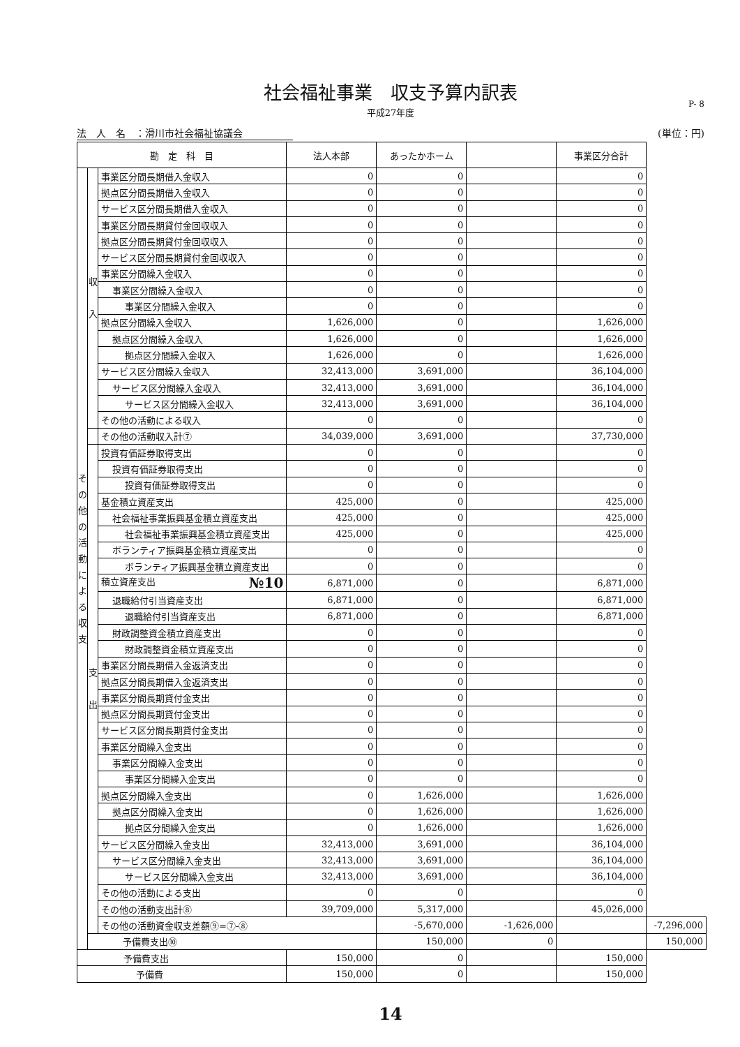社会福祉事業　収支予算内訳表
P- 8
平成27年度
法　人　名　：滑川市社会福祉協議会 (単位：円)
| 勘 定 科 目 | | | 法人本部 | あったかホーム | | 事業区分合計 | |
| --- | --- | --- | --- | --- | --- | --- | --- |
| そ の 他 の 活 動 に よ る 収 支 | 収 入 | 事業区分間長期借入金収入 | 0 | 0 | | 0 | |
| | | 拠点区分間長期借入金収入 | 0 | 0 | | 0 | |
| | | サービス区分間長期借入金収入 | 0 | 0 | | 0 | |
| | | 事業区分間長期貸付金回収収入 | 0 | 0 | | 0 | |
| | | 拠点区分間長期貸付金回収収入 | 0 | 0 | | 0 | |
| | | サービス区分間長期貸付金回収収入 | 0 | 0 | | 0 | |
| | | 事業区分間繰入金収入 | 0 | 0 | | 0 | |
| | | 事業区分間繰入金収入 | 0 | 0 | | 0 | |
| | | 事業区分間繰入金収入 | 0 | 0 | | 0 | |
| | | 拠点区分間繰入金収入 | 1,626,000 | 0 | | 1,626,000 | |
| | | 拠点区分間繰入金収入 | 1,626,000 | 0 | | 1,626,000 | |
| | | 拠点区分間繰入金収入 | 1,626,000 | 0 | | 1,626,000 | |
| | | サービス区分間繰入金収入 | 32,413,000 | 3,691,000 | | 36,104,000 | |
| | | サービス区分間繰入金収入 | 32,413,000 | 3,691,000 | | 36,104,000 | |
| | | サービス区分間繰入金収入 | 32,413,000 | 3,691,000 | | 36,104,000 | |
| | | その他の活動による収入 | 0 | 0 | | 0 | |
| | | その他の活動収入計⑦ | 34,039,000 | 3,691,000 | | 37,730,000 | |
| | 支 出 | 投資有価証券取得支出 | 0 | 0 | | 0 | |
| | | 投資有価証券取得支出 | 0 | 0 | | 0 | |
| | | 投資有価証券取得支出 | 0 | 0 | | 0 | |
| | | 基金積立資産支出 | 425,000 | 0 | | 425,000 | |
| | | 社会福祉事業振興基金積立資産支出 | 425,000 | 0 | | 425,000 | |
| | | 社会福祉事業振興基金積立資産支出 | 425,000 | 0 | | 425,000 | |
| | | ボランティア振興基金積立資産支出 | 0 | 0 | | 0 | |
| | | ボランティア振興基金積立資産支出 | 0 | 0 | | 0 | |
| | | 積立資産支出 №10 | 6,871,000 | 0 | | 6,871,000 | |
| | | 退職給付引当資産支出 | 6,871,000 | 0 | | 6,871,000 | |
| | | 退職給付引当資産支出 | 6,871,000 | 0 | | 6,871,000 | |
| | | 財政調整資金積立資産支出 | 0 | 0 | | 0 | |
| | | 財政調整資金積立資産支出 | 0 | 0 | | 0 | |
| | | 事業区分間長期借入金返済支出 | 0 | 0 | | 0 | |
| | | 拠点区分間長期借入金返済支出 | 0 | 0 | | 0 | |
| | | 事業区分間長期貸付金支出 | 0 | 0 | | 0 | |
| | | 拠点区分間長期貸付金支出 | 0 | 0 | | 0 | |
| | | サービス区分間長期貸付金支出 | 0 | 0 | | 0 | |
| | | 事業区分間繰入金支出 | 0 | 0 | | 0 | |
| | | 事業区分間繰入金支出 | 0 | 0 | | 0 | |
| | | 事業区分間繰入金支出 | 0 | 0 | | 0 | |
| | | 拠点区分間繰入金支出 | 0 | 1,626,000 | | 1,626,000 | |
| | | 拠点区分間繰入金支出 | 0 | 1,626,000 | | 1,626,000 | |
| | | 拠点区分間繰入金支出 | 0 | 1,626,000 | | 1,626,000 | |
| | | サービス区分間繰入金支出 | 32,413,000 | 3,691,000 | | 36,104,000 | |
| | | サービス区分間繰入金支出 | 32,413,000 | 3,691,000 | | 36,104,000 | |
| | | サービス区分間繰入金支出 | 32,413,000 | 3,691,000 | | 36,104,000 | |
| | | その他の活動による支出 | 0 | 0 | | 0 | |
| | | その他の活動支出計⑧ | 39,709,000 | 5,317,000 | | 45,026,000 | |
| | | その他の活動資金収支差額⑨=⑦-⑧ | | -5,670,000 | -1,626,000 | | -7,296,000 |
| | 予備費支出⑩ | | | 150,000 | 0 | | 150,000 |
| 予備費支出 | | | 150,000 | 0 | | 150,000 | |
| 予備費 | | | 150,000 | 0 | | 150,000 | |
14